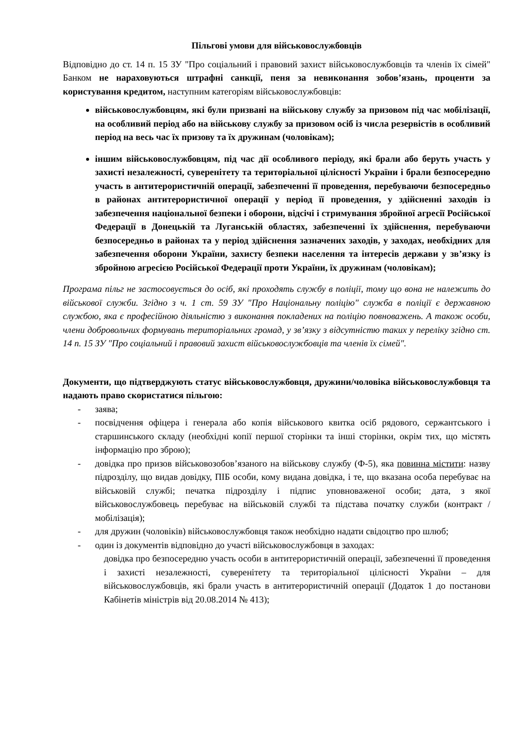Пільгові умови для військовослужбовців
Відповідно до ст. 14 п. 15 ЗУ "Про соціальний і правовий захист військовослужбовців та членів їх сімей" Банком не нараховуються штрафні санкції, пеня за невиконання зобов’язань, проценти за користування кредитом, наступним категоріям військовослужбовців:
військовослужбовцям, які були призвані на військову службу за призовом під час мобілізації, на особливий період або на військову службу за призовом осіб із числа резервістів в особливий період на весь час їх призову та їх дружинам (чоловікам);
іншим військовослужбовцям, під час дії особливого періоду, які брали або беруть участь у захисті незалежності, суверенітету та територіальної цілісності України і брали безпосередню участь в антитерористичній операції, забезпеченні її проведення, перебуваючи безпосередньо в районах антитерористичної операції у період її проведення, у здійсненні заходів із забезпечення національної безпеки і оборони, відсічі і стримування збройної агресії Російської Федерації в Донецькій та Луганській областях, забезпеченні їх здійснення, перебуваючи безпосередньо в районах та у період здійснення зазначених заходів, у заходах, необхідних для забезпечення оборони України, захисту безпеки населення та інтересів держави у зв’язку із збройною агресією Російської Федерації проти України, їх дружинам (чоловікам);
Програма пільг не застосовується до осіб, які проходять службу в поліції, тому що вона не належить до військової служби. Згідно з ч. 1 ст. 59 ЗУ "Про Національну поліцію" служба в поліції є державною службою, яка є професійною діяльністю з виконання покладених на поліцію повноважень. А також особи, члени добровольчих формувань територіальних громад, у зв’язку з відсутністю таких у переліку згідно ст. 14 п. 15 ЗУ "Про соціальний і правовий захист військовослужбовців та членів їх сімей".
Документи, що підтверджують статус військовослужбовця, дружини/чоловіка військовослужбовця та надають право скористатися пільгою:
- заява;
- посвідчення офіцера і генерала або копія військового квитка осіб рядового, сержантського і старшинського складу (необхідні копії першої сторінки та інші сторінки, окрім тих, що містять інформацію про зброю);
- довідка про призов військовозобов’язаного на військову службу (Ф-5), яка повинна містити: назву підрозділу, що видав довідку, ПІБ особи, кому видана довідка, і те, що вказана особа перебуває на військовій службі; печатка підрозділу і підпис уповноваженої особи; дата, з якої військовослужбовець перебуває на військовій службі та підстава початку служби (контракт / мобілізація);
- для дружин (чоловіків) військовослужбовця також необхідно надати свідоцтво про шлюб;
- один із документів відповідно до участі військовослужбовця в заходах:
довідка про безпосередню участь особи в антитерористичній операції, забезпеченні її проведення і захисті незалежності, суверенітету та територіальної цілісності України – для військовослужбовців, які брали участь в антитерористичній операції (Додаток 1 до постанови Кабінетів міністрів від 20.08.2014 № 413);